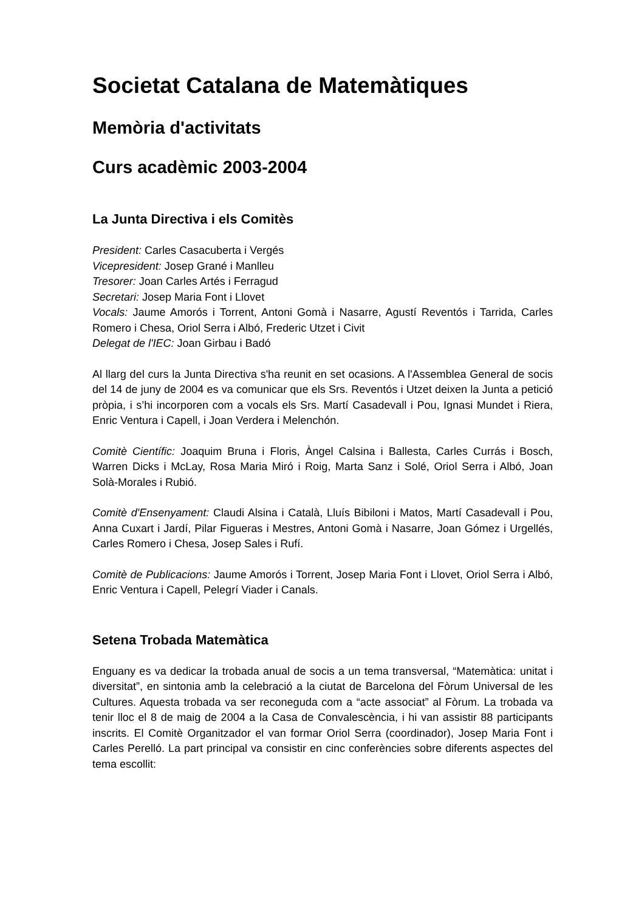Societat Catalana de Matemàtiques
Memòria d'activitats
Curs acadèmic 2003-2004
La Junta Directiva i els Comitès
President: Carles Casacuberta i Vergés
Vicepresident: Josep Grané i Manlleu
Tresorer: Joan Carles Artés i Ferragud
Secretari: Josep Maria Font i Llovet
Vocals: Jaume Amorós i Torrent, Antoni Gomà i Nasarre, Agustí Reventós i Tarrida, Carles Romero i Chesa, Oriol Serra i Albó, Frederic Utzet i Civit
Delegat de l'IEC: Joan Girbau i Badó
Al llarg del curs la Junta Directiva s'ha reunit en set ocasions. A l'Assemblea General de socis del 14 de juny de 2004 es va comunicar que els Srs. Reventós i Utzet deixen la Junta a petició pròpia, i s’hi incorporen com a vocals els Srs. Martí Casadevall i Pou, Ignasi Mundet i Riera, Enric Ventura i Capell, i Joan Verdera i Melenchón.
Comitè Científic: Joaquim Bruna i Floris, Àngel Calsina i Ballesta, Carles Currás i Bosch, Warren Dicks i McLay, Rosa Maria Miró i Roig, Marta Sanz i Solé, Oriol Serra i Albó, Joan Solà-Morales i Rubió.
Comitè d'Ensenyament: Claudi Alsina i Català, Lluís Bibiloni i Matos, Martí Casadevall i Pou, Anna Cuxart i Jardí, Pilar Figueras i Mestres, Antoni Gomà i Nasarre, Joan Gómez i Urgellés, Carles Romero i Chesa, Josep Sales i Rufí.
Comitè de Publicacions: Jaume Amorós i Torrent, Josep Maria Font i Llovet, Oriol Serra i Albó, Enric Ventura i Capell, Pelegrí Viader i Canals.
Setena Trobada Matemàtica
Enguany es va dedicar la trobada anual de socis a un tema transversal, “Matemàtica: unitat i diversitat”, en sintonia amb la celebració a la ciutat de Barcelona del Fòrum Universal de les Cultures. Aquesta trobada va ser reconeguda com a “acte associat” al Fòrum. La trobada va tenir lloc el 8 de maig de 2004 a la Casa de Convalescència, i hi van assistir 88 participants inscrits. El Comitè Organitzador el van formar Oriol Serra (coordinador), Josep Maria Font i Carles Perelló. La part principal va consistir en cinc conferències sobre diferents aspectes del tema escollit: